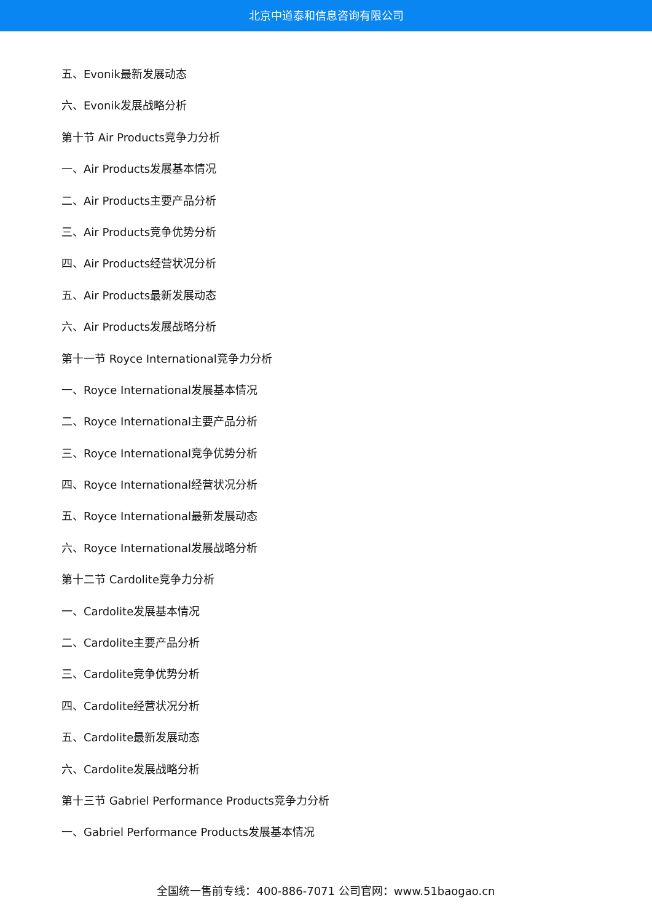北京中道泰和信息咨询有限公司
五、Evonik最新发展动态
六、Evonik发展战略分析
第十节 Air Products竞争力分析
一、Air Products发展基本情况
二、Air Products主要产品分析
三、Air Products竞争优势分析
四、Air Products经营状况分析
五、Air Products最新发展动态
六、Air Products发展战略分析
第十一节 Royce International竞争力分析
一、Royce International发展基本情况
二、Royce International主要产品分析
三、Royce International竞争优势分析
四、Royce International经营状况分析
五、Royce International最新发展动态
六、Royce International发展战略分析
第十二节 Cardolite竞争力分析
一、Cardolite发展基本情况
二、Cardolite主要产品分析
三、Cardolite竞争优势分析
四、Cardolite经营状况分析
五、Cardolite最新发展动态
六、Cardolite发展战略分析
第十三节 Gabriel Performance Products竞争力分析
一、Gabriel Performance Products发展基本情况
全国统一售前专线：400-886-7071 公司官网：www.51baogao.cn